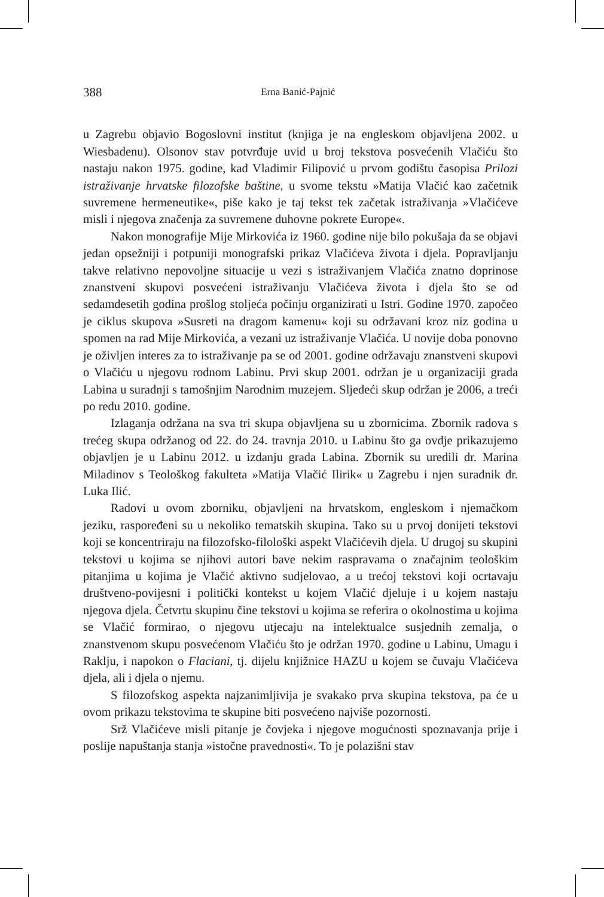388 Erna Banić-Pajnić
u Zagrebu objavio Bogoslovni institut (knjiga je na engleskom objavljena 2002. u Wiesbadenu). Olsonov stav potvrđuje uvid u broj tekstova posvećenih Vlačiću što nastaju nakon 1975. godine, kad Vladimir Filipović u prvom godištu časopisa Prilozi istraživanje hrvatske filozofske baštine, u svome tekstu »Matija Vlačić kao začetnik suvremene hermeneutike«, piše kako je taj tekst tek začetak istraživanja »Vlačićeve misli i njegova značenja za suvremene duhovne pokrete Europe«.
Nakon monografije Mije Mirkovića iz 1960. godine nije bilo pokušaja da se objavi jedan opsežniji i potpuniji monografski prikaz Vlačićeva života i djela. Popravljanju takve relativno nepovoljne situacije u vezi s istraživanjem Vlačića znatno doprinose znanstveni skupovi posvećeni istraživanju Vlačićeva života i djela što se od sedamdesetih godina prošlog stoljeća počinju organizirati u Istri. Godine 1970. započeo je ciklus skupova »Susreti na dragom kamenu« koji su održavani kroz niz godina u spomen na rad Mije Mirkovića, a vezani uz istraživanje Vlačića. U novije doba ponovno je oživljen interes za to istraživanje pa se od 2001. godine održavaju znanstveni skupovi o Vlačiću u njegovu rodnom Labinu. Prvi skup 2001. održan je u organizaciji grada Labina u suradnji s tamošnjim Narodnim muzejem. Sljedeći skup održan je 2006, a treći po redu 2010. godine.
Izlaganja održana na sva tri skupa objavljena su u zbornicima. Zbornik radova s trećeg skupa održanog od 22. do 24. travnja 2010. u Labinu što ga ovdje prikazujemo objavljen je u Labinu 2012. u izdanju grada Labina. Zbornik su uredili dr. Marina Miladinov s Teološkog fakulteta »Matija Vlačić Ilirik« u Zagrebu i njen suradnik dr. Luka Ilić.
Radovi u ovom zborniku, objavljeni na hrvatskom, engleskom i njemačkom jeziku, raspoređeni su u nekoliko tematskih skupina. Tako su u prvoj donijeti tekstovi koji se koncentriraju na filozofsko-filološki aspekt Vlačićevih djela. U drugoj su skupini tekstovi u kojima se njihovi autori bave nekim raspravama o značajnim teološkim pitanjima u kojima je Vlačić aktivno sudjelovao, a u trećoj tekstovi koji ocrtavaju društveno-povijesni i politički kontekst u kojem Vlačić djeluje i u kojem nastaju njegova djela. Četvrtu skupinu čine tekstovi u kojima se referira o okolnostima u kojima se Vlačić formirao, o njegovu utjecaju na intelektualce susjednih zemalja, o znanstvenom skupu posvećenom Vlačiću što je održan 1970. godine u Labinu, Umagu i Raklju, i napokon o Flaciani, tj. dijelu knjižnice HAZU u kojem se čuvaju Vlačićeva djela, ali i djela o njemu.
S filozofskog aspekta najzanimljivija je svakako prva skupina tekstova, pa će u ovom prikazu tekstovima te skupine biti posvećeno najviše pozornosti.
Srž Vlačićeve misli pitanje je čovjeka i njegove mogućnosti spoznavanja prije i poslije napuštanja stanja »istočne pravednosti«. To je polazišni stav